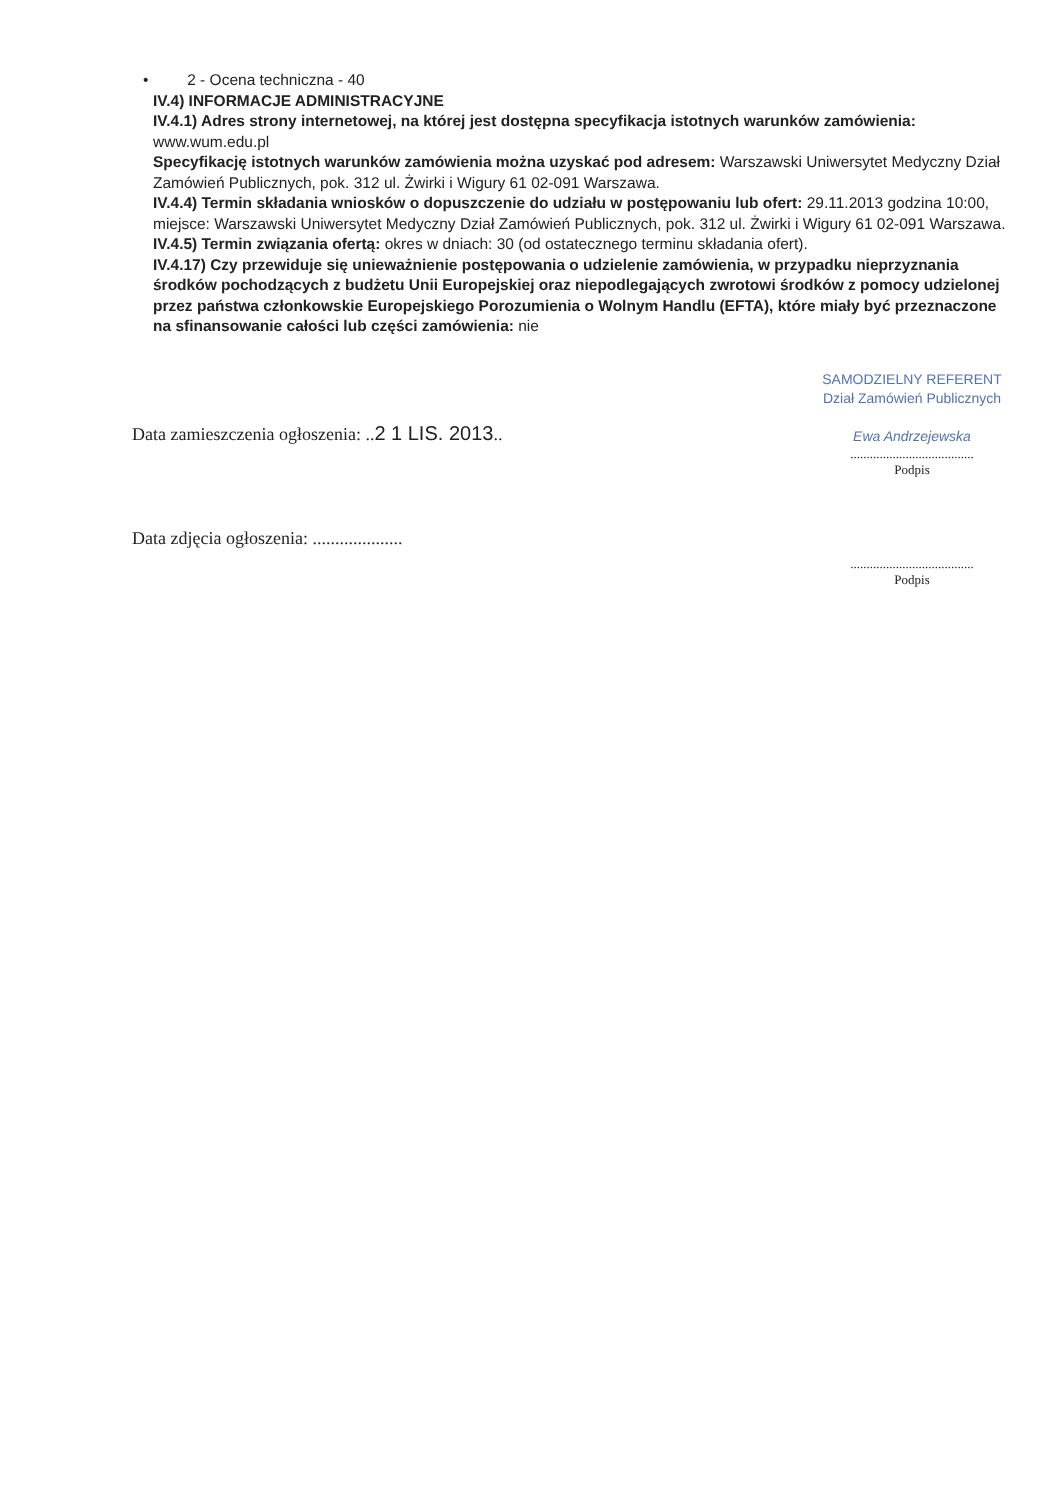• 2 - Ocena techniczna - 40
IV.4) INFORMACJE ADMINISTRACYJNE
IV.4.1) Adres strony internetowej, na której jest dostępna specyfikacja istotnych warunków zamówienia: www.wum.edu.pl
Specyfikację istotnych warunków zamówienia można uzyskać pod adresem: Warszawski Uniwersytet Medyczny Dział Zamówień Publicznych, pok. 312 ul. Żwirki i Wigury 61 02-091 Warszawa.
IV.4.4) Termin składania wniosków o dopuszczenie do udziału w postępowaniu lub ofert: 29.11.2013 godzina 10:00, miejsce: Warszawski Uniwersytet Medyczny Dział Zamówień Publicznych, pok. 312 ul. Żwirki i Wigury 61 02-091 Warszawa.
IV.4.5) Termin związania ofertą: okres w dniach: 30 (od ostatecznego terminu składania ofert).
IV.4.17) Czy przewiduje się unieważnienie postępowania o udzielenie zamówienia, w przypadku nieprzyznania środków pochodzących z budżetu Unii Europejskiej oraz niepodlegających zwrotowi środków z pomocy udzielonej przez państwa członkowskie Europejskiego Porozumienia o Wolnym Handlu (EFTA), które miały być przeznaczone na sfinansowanie całości lub części zamówienia: nie
Data zamieszczenia ogłoszenia: ..2 1 LIS. 2013..
SAMODZIELNY REFERENT
Dział Zamówień Publicznych
Ewa Andrzejewska
......................................
Podpis
Data zdjęcia ogłoszenia: ....................
......................................
Podpis